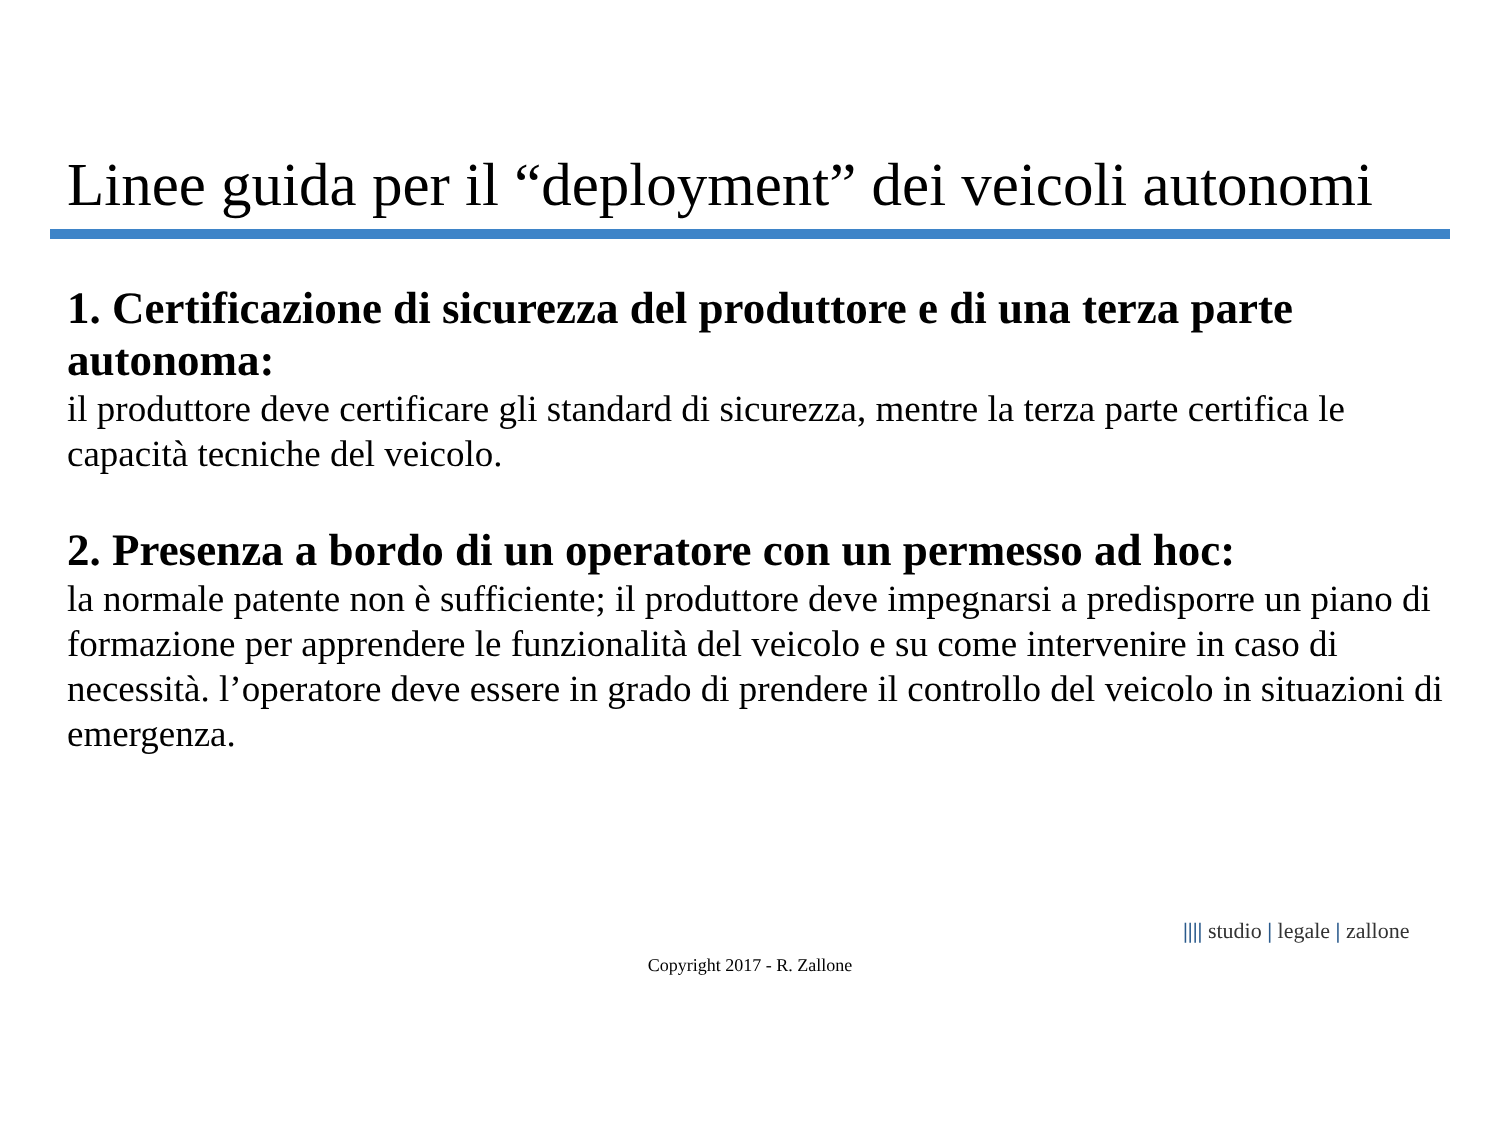Linee guida per il “deployment” dei veicoli autonomi
1. Certificazione di sicurezza del produttore e di una terza parte autonoma:
il produttore deve certificare gli standard di sicurezza, mentre la terza parte certifica le capacità tecniche del veicolo.
2. Presenza a bordo di un operatore con un permesso ad hoc:
la normale patente non è sufficiente; il produttore deve impegnarsi a predisporre un piano di formazione per apprendere le funzionalità del veicolo e su come intervenire in caso di necessità. l’operatore deve essere in grado di prendere il controllo del veicolo in situazioni di emergenza.
|||| studio | legale | zallone
Copyright 2017 - R. Zallone